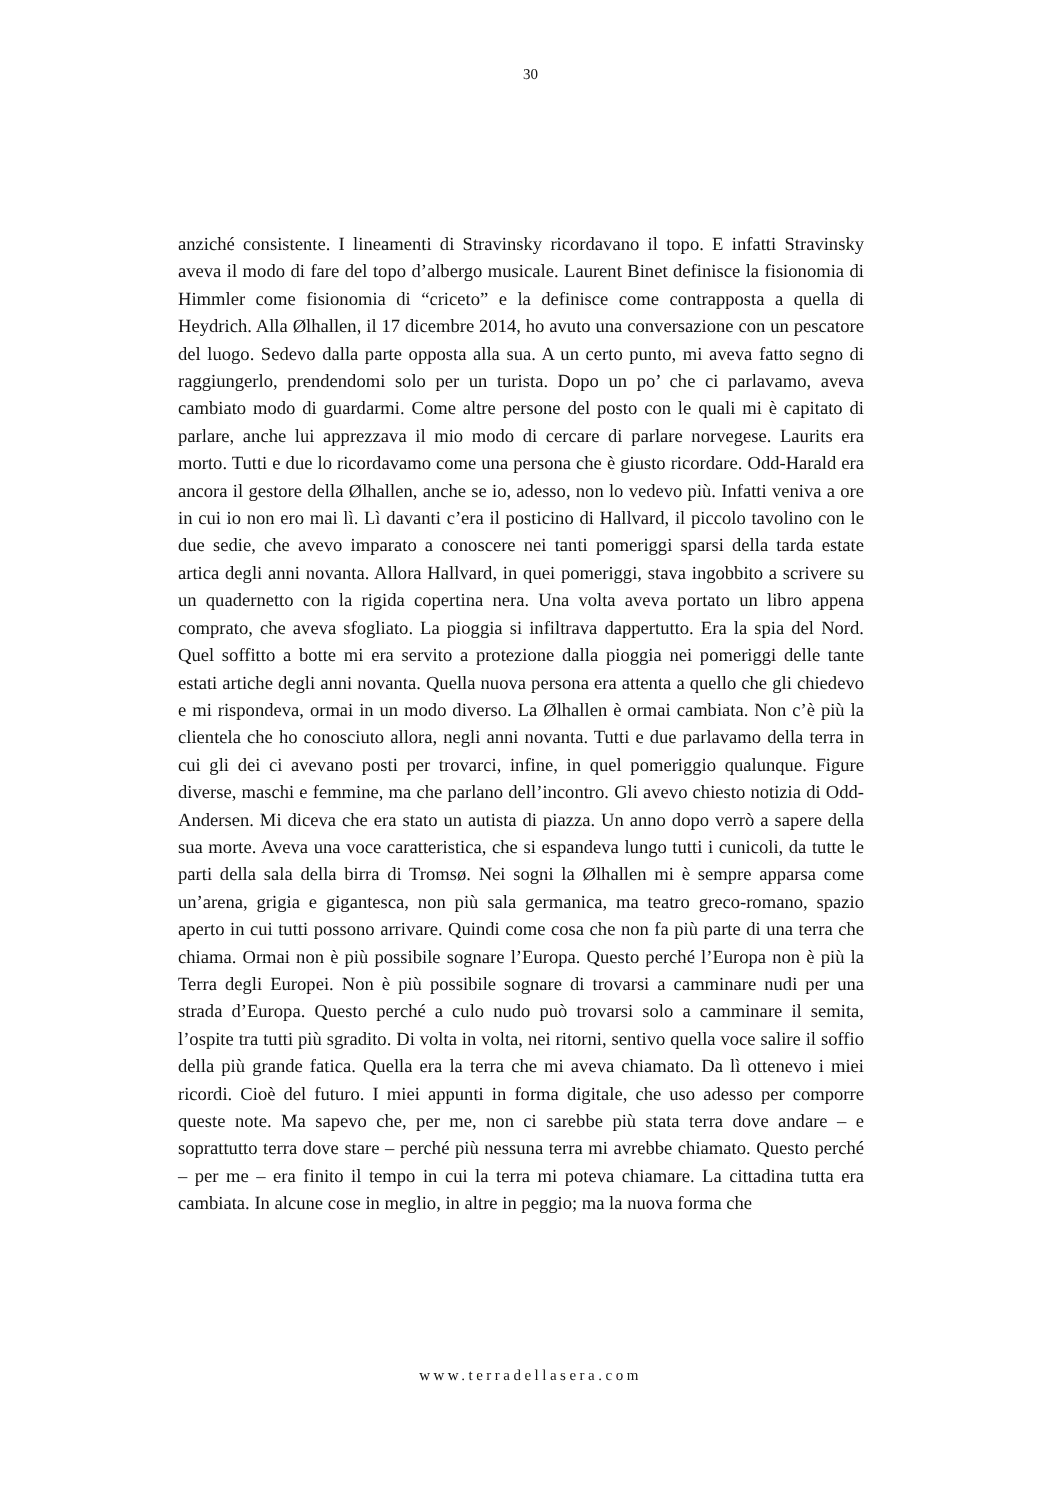30
anziché consistente. I lineamenti di Stravinsky ricordavano il topo. E infatti Stravinsky aveva il modo di fare del topo d’albergo musicale. Laurent Binet definisce la fisionomia di Himmler come fisionomia di “criceto” e la definisce come contrapposta a quella di Heydrich. Alla Ølhallen, il 17 dicembre 2014, ho avuto una conversazione con un pescatore del luogo. Sedevo dalla parte opposta alla sua. A un certo punto, mi aveva fatto segno di raggiungerlo, prendendomi solo per un turista. Dopo un po’ che ci parlavamo, aveva cambiato modo di guardarmi. Come altre persone del posto con le quali mi è capitato di parlare, anche lui apprezzava il mio modo di cercare di parlare norvegese. Laurits era morto. Tutti e due lo ricordavamo come una persona che è giusto ricordare. Odd-Harald era ancora il gestore della Ølhallen, anche se io, adesso, non lo vedevo più. Infatti veniva a ore in cui io non ero mai lì. Lì davanti c’era il posticino di Hallvard, il piccolo tavolino con le due sedie, che avevo imparato a conoscere nei tanti pomeriggi sparsi della tarda estate artica degli anni novanta. Allora Hallvard, in quei pomeriggi, stava ingobbito a scrivere su un quadernetto con la rigida copertina nera. Una volta aveva portato un libro appena comprato, che aveva sfogliato. La pioggia si infiltrava dappertutto. Era la spia del Nord. Quel soffitto a botte mi era servito a protezione dalla pioggia nei pomeriggi delle tante estati artiche degli anni novanta. Quella nuova persona era attenta a quello che gli chiedevo e mi rispondeva, ormai in un modo diverso. La Ølhallen è ormai cambiata. Non c’è più la clientela che ho conosciuto allora, negli anni novanta. Tutti e due parlavamo della terra in cui gli dei ci avevano posti per trovarci, infine, in quel pomeriggio qualunque. Figure diverse, maschi e femmine, ma che parlano dell’incontro. Gli avevo chiesto notizia di Odd-Andersen. Mi diceva che era stato un autista di piazza. Un anno dopo verrò a sapere della sua morte. Aveva una voce caratteristica, che si espandeva lungo tutti i cunicoli, da tutte le parti della sala della birra di Tromsø. Nei sogni la Ølhallen mi è sempre apparsa come un’arena, grigia e gigantesca, non più sala germanica, ma teatro greco-romano, spazio aperto in cui tutti possono arrivare. Quindi come cosa che non fa più parte di una terra che chiama. Ormai non è più possibile sognare l’Europa. Questo perché l’Europa non è più la Terra degli Europei. Non è più possibile sognare di trovarsi a camminare nudi per una strada d’Europa. Questo perché a culo nudo può trovarsi solo a camminare il semita, l’ospite tra tutti più sgradito. Di volta in volta, nei ritorni, sentivo quella voce salire il soffio della più grande fatica. Quella era la terra che mi aveva chiamato. Da lì ottenevo i miei ricordi. Cioè del futuro. I miei appunti in forma digitale, che uso adesso per comporre queste note. Ma sapevo che, per me, non ci sarebbe più stata terra dove andare – e soprattutto terra dove stare – perché più nessuna terra mi avrebbe chiamato. Questo perché – per me – era finito il tempo in cui la terra mi poteva chiamare. La cittadina tutta era cambiata. In alcune cose in meglio, in altre in peggio; ma la nuova forma che
www.terradellasera.com